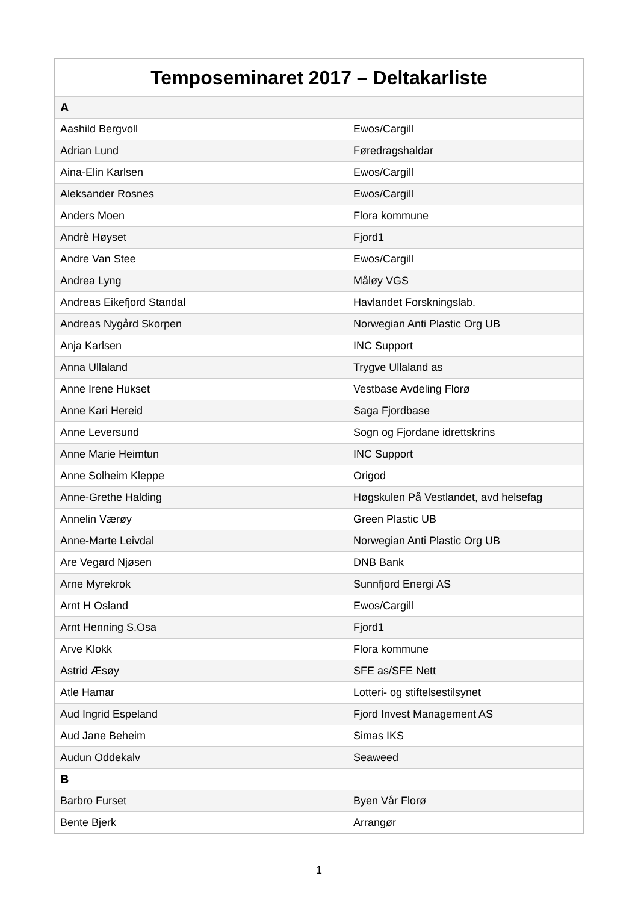| Temposeminaret 2017 – Deltakarliste | |
| --- | --- |
| A | |
| Aashild Bergvoll | Ewos/Cargill |
| Adrian Lund | Føredragshaldar |
| Aina-Elin Karlsen | Ewos/Cargill |
| Aleksander Rosnes | Ewos/Cargill |
| Anders Moen | Flora kommune |
| Andrè Høyset | Fjord1 |
| Andre Van Stee | Ewos/Cargill |
| Andrea Lyng | Måløy VGS |
| Andreas Eikefjord Standal | Havlandet Forskningslab. |
| Andreas Nygård Skorpen | Norwegian Anti Plastic Org UB |
| Anja Karlsen | INC Support |
| Anna Ullaland | Trygve Ullaland as |
| Anne Irene Hukset | Vestbase Avdeling Florø |
| Anne Kari Hereid | Saga Fjordbase |
| Anne Leversund | Sogn og Fjordane idrettskrins |
| Anne Marie Heimtun | INC Support |
| Anne Solheim Kleppe | Origod |
| Anne-Grethe Halding | Høgskulen På Vestlandet, avd helsefag |
| Annelin Værøy | Green Plastic UB |
| Anne-Marte Leivdal | Norwegian Anti Plastic Org UB |
| Are Vegard Njøsen | DNB Bank |
| Arne Myrekrok | Sunnfjord Energi AS |
| Arnt H Osland | Ewos/Cargill |
| Arnt Henning S.Osa | Fjord1 |
| Arve Klokk | Flora kommune |
| Astrid Æsøy | SFE as/SFE Nett |
| Atle Hamar | Lotteri- og stiftelsestilsynet |
| Aud Ingrid Espeland | Fjord Invest Management AS |
| Aud Jane Beheim | Simas IKS |
| Audun Oddekalv | Seaweed |
| B | |
| Barbro Furset | Byen Vår Florø |
| Bente Bjerk | Arrangør |
1